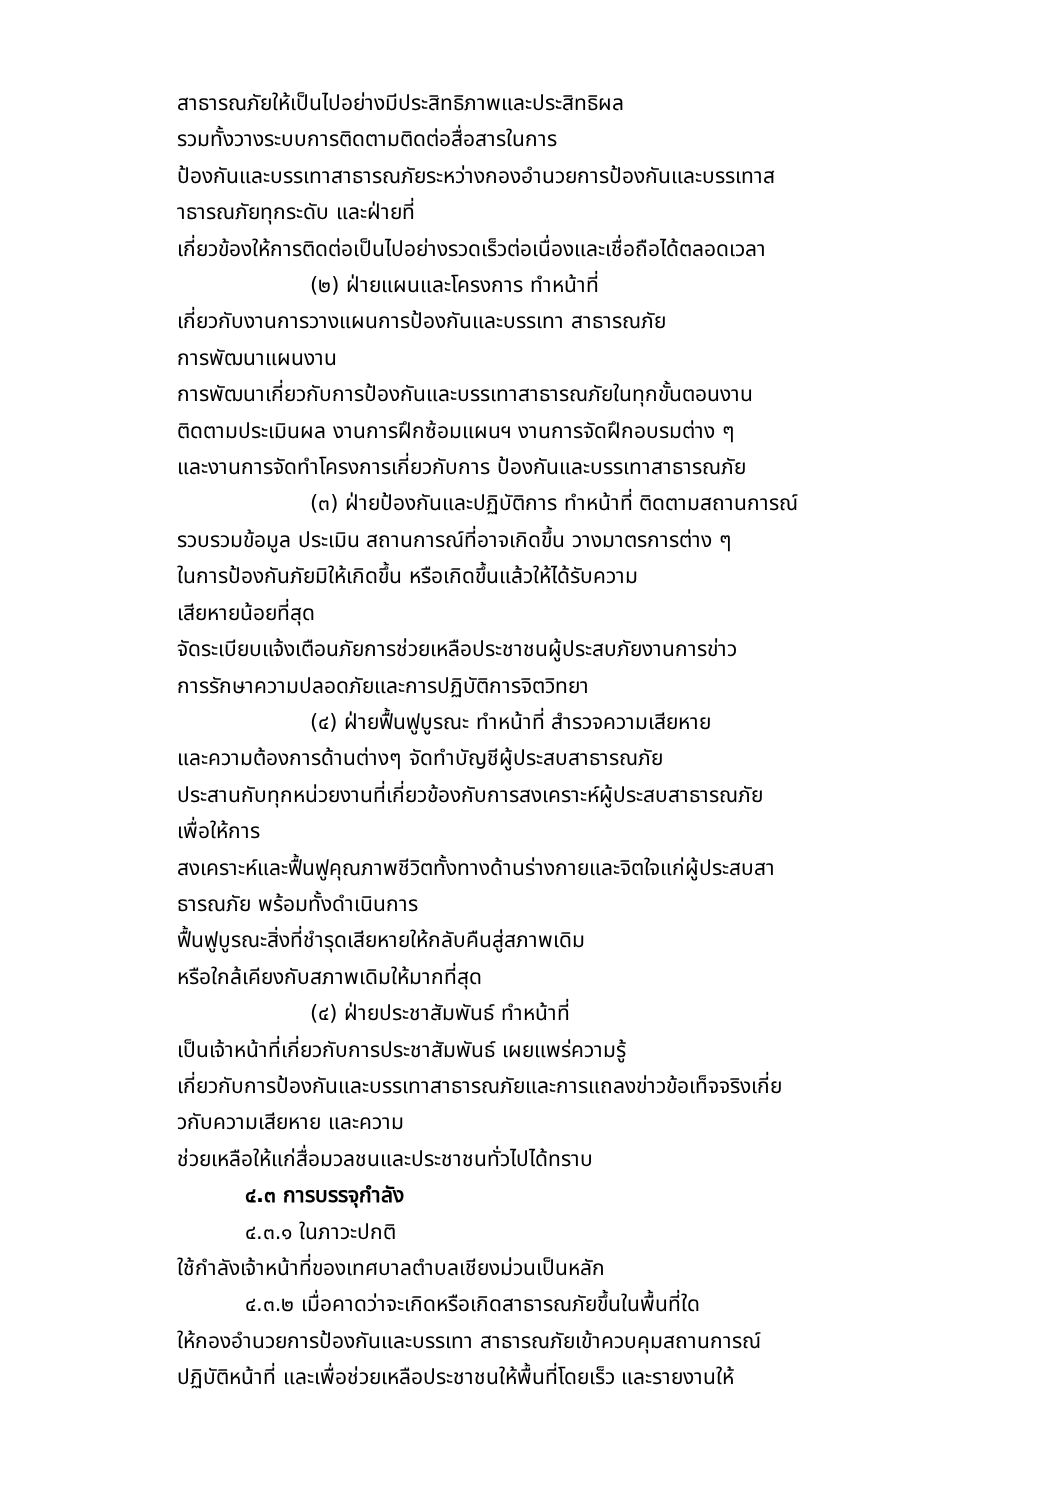สาธารณภัยให้เป็นไปอย่างมีประสิทธิภาพและประสิทธิผล
รวมทั้งวางระบบการติดตามติดต่อสื่อสารในการ
ป้องกันและบรรเทาสาธารณภัยระหว่างกองอำนวยการป้องกันและบรรเทาส
าธารณภัยทุกระดับ และฝ่ายที่
เกี่ยวข้องให้การติดต่อเป็นไปอย่างรวดเร็วต่อเนื่องและเชื่อถือได้ตลอดเวลา
(๒) ฝ่ายแผนและโครงการ ทำหน้าที่
เกี่ยวกับงานการวางแผนการป้องกันและบรรเทา สาธารณภัย
การพัฒนาแผนงาน
การพัฒนาเกี่ยวกับการป้องกันและบรรเทาสาธารณภัยในทุกขั้นตอนงาน
ติดตามประเมินผล งานการฝึกซ้อมแผนฯ งานการจัดฝึกอบรมต่าง ๆ
และงานการจัดทำโครงการเกี่ยวกับการ ป้องกันและบรรเทาสาธารณภัย
(๓) ฝ่ายป้องกันและปฏิบัติการ ทำหน้าที่ ติดตามสถานการณ์
รวบรวมข้อมูล ประเมิน สถานการณ์ที่อาจเกิดขึ้น วางมาตรการต่าง ๆ
ในการป้องกันภัยมิให้เกิดขึ้น หรือเกิดขึ้นแล้วให้ได้รับความ
เสียหายน้อยที่สุด
จัดระเบียบแจ้งเตือนภัยการช่วยเหลือประชาชนผู้ประสบภัยงานการข่าว
การรักษาความปลอดภัยและการปฏิบัติการจิตวิทยา
(๔) ฝ่ายฟื้นฟูบูรณะ ทำหน้าที่ สำรวจความเสียหาย
และความต้องการด้านต่างๆ จัดทำบัญชีผู้ประสบสาธารณภัย
ประสานกับทุกหน่วยงานที่เกี่ยวข้องกับการสงเคราะห์ผู้ประสบสาธารณภัย
เพื่อให้การ
สงเคราะห์และฟื้นฟูคุณภาพชีวิตทั้งทางด้านร่างกายและจิตใจแก่ผู้ประสบสา
ธารณภัย พร้อมทั้งดำเนินการ
ฟื้นฟูบูรณะสิ่งที่ชำรุดเสียหายให้กลับคืนสู่สภาพเดิม
หรือใกล้เคียงกับสภาพเดิมให้มากที่สุด
(๔) ฝ่ายประชาสัมพันธ์ ทำหน้าที่
เป็นเจ้าหน้าที่เกี่ยวกับการประชาสัมพันธ์ เผยแพร่ความรู้
เกี่ยวกับการป้องกันและบรรเทาสาธารณภัยและการแถลงข่าวข้อเท็จจริงเกี่ย
วกับความเสียหาย และความ
ช่วยเหลือให้แก่สื่อมวลชนและประชาชนทั่วไปได้ทราบ
๔.๓ การบรรจุกำลัง
๔.๓.๑ ในภาวะปกติ
ใช้กำลังเจ้าหน้าที่ของเทศบาลตำบลเชียงม่วนเป็นหลัก
๔.๓.๒ เมื่อคาดว่าจะเกิดหรือเกิดสาธารณภัยขึ้นในพื้นที่ใด
ให้กองอำนวยการป้องกันและบรรเทา สาธารณภัยเข้าควบคุมสถานการณ์
ปฏิบัติหน้าที่ และเพื่อช่วยเหลือประชาชนให้พื้นที่โดยเร็ว และรายงานให้